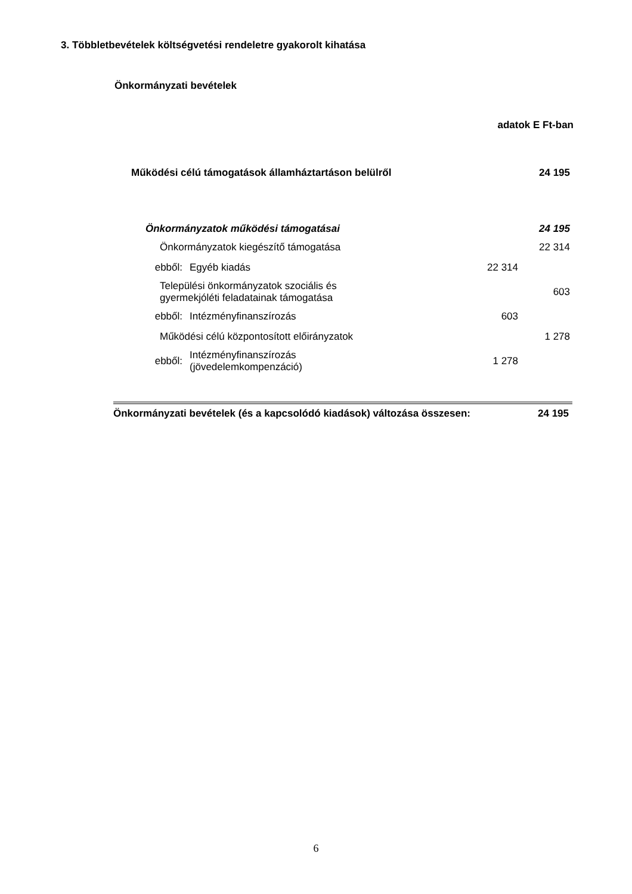3. Többletbevételek költségvetési rendeletre gyakorolt kihatása
Önkormányzati bevételek
adatok E Ft-ban
| Működési célú támogatások államháztartáson belülről | | | 24 195 |
| Önkormányzatok működési támogatásai | | | 24 195 |
| Önkormányzatok kiegészítő támogatása | | | 22 314 |
| ebből: | Egyéb kiadás | 22 314 | |
| Települési önkormányzatok szociális és gyermekjóléti feladatainak támogatása | | | 603 |
| ebből: | Intézményfinanszírozás | 603 | |
| Működési célú központosított előirányzatok | | | 1 278 |
| ebből: | Intézményfinanszírozás (jövedelemkompenzáció) | 1 278 | |
Önkormányzati bevételek (és a kapcsolódó kiadások) változása összesen:
24 195
6